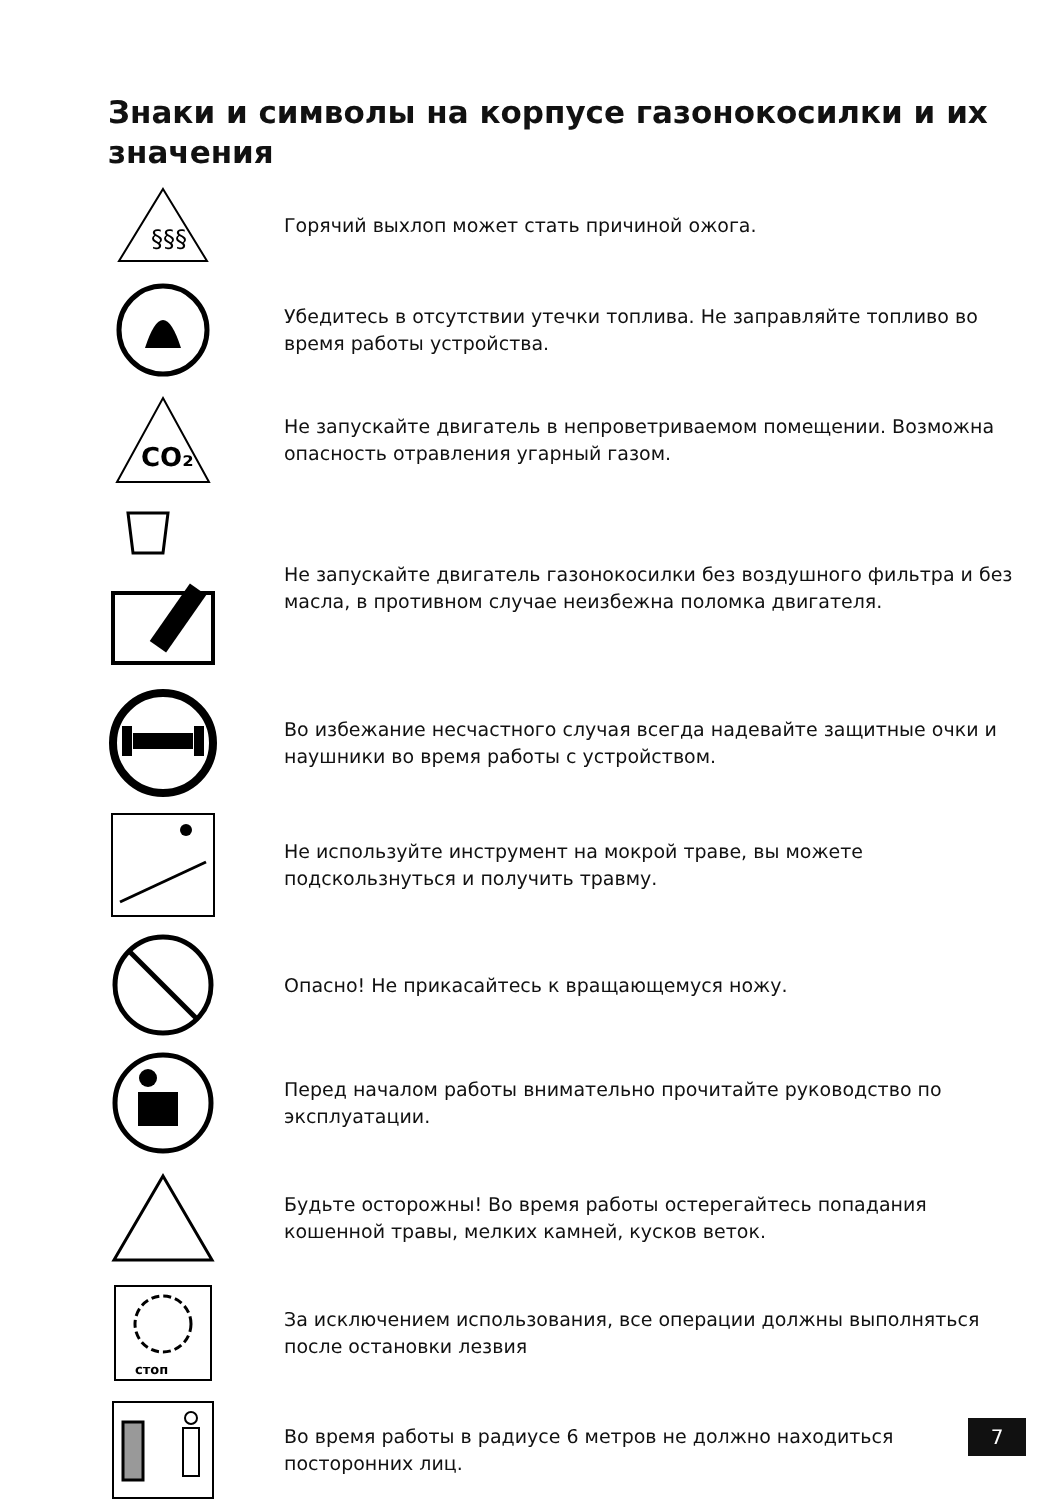Знаки и символы на корпусе газонокосилки и их значения
§§§
Горячий выхлоп может стать причиной ожога.
Убедитесь в отсутствии утечки топлива. Не заправляйте топливо во время работы устройства.
CO₂
Не запускайте двигатель в непроветриваемом помещении. Возможна опасность отравления угарный газом.
Не запускайте двигатель газонокосилки без воздушного фильтра и без масла, в противном случае неизбежна поломка двигателя.
Во избежание несчастного случая всегда надевайте защитные очки и наушники во время работы с устройством.
Не используйте инструмент на мокрой траве, вы можете подскользнуться и получить травму.
Опасно! Не прикасайтесь к вращающемуся ножу.
Перед началом работы внимательно прочитайте руководство по эксплуатации.
Будьте осторожны! Во время работы остерегайтесь попадания кошенной травы, мелких камней, кусков веток.
стоп
За исключением использования, все операции должны выполняться после остановки лезвия
Во время работы в радиусе 6 метров не должно находиться посторонних лиц.
7